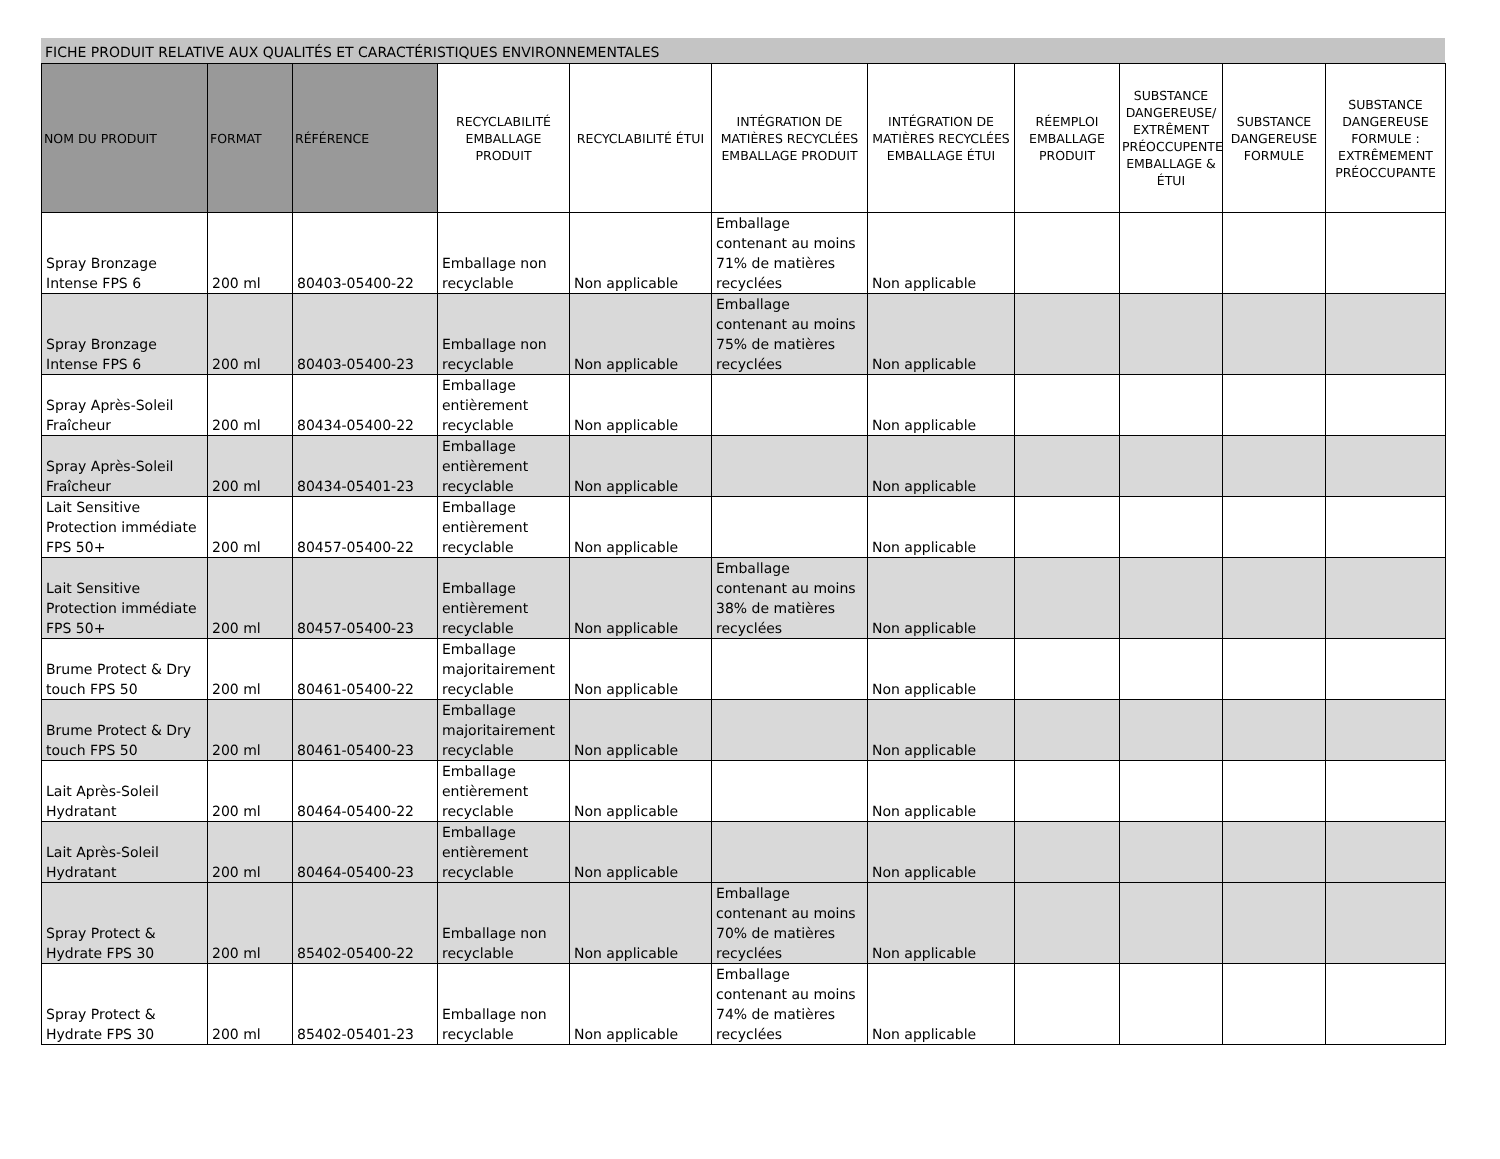FICHE PRODUIT RELATIVE AUX QUALITÉS ET CARACTÉRISTIQUES ENVIRONNEMENTALES
| NOM DU PRODUIT | FORMAT | RÉFÉRENCE | RECYCLABILITÉ EMBALLAGE PRODUIT | RECYCLABILITÉ ÉTUI | INTÉGRATION DE MATIÈRES RECYCLÉES EMBALLAGE PRODUIT | INTÉGRATION DE MATIÈRES RECYCLÉES EMBALLAGE ÉTUI | RÉEMPLOI EMBALLAGE PRODUIT | SUBSTANCE DANGEREUSE/ EXTRÊMENT PRÉOCCUPENTE EMBALLAGE & ÉTUI | SUBSTANCE DANGEREUSE FORMULE | SUBSTANCE DANGEREUSE FORMULE : EXTRÊMEMENT PRÉOCCUPANTE |
| --- | --- | --- | --- | --- | --- | --- | --- | --- | --- | --- |
| Spray Bronzage Intense FPS 6 | 200 ml | 80403-05400-22 | Emballage non recyclable | Non applicable | Emballage contenant au moins 71% de matières recyclées | Non applicable | | | | |
| Spray Bronzage Intense FPS 6 | 200 ml | 80403-05400-23 | Emballage non recyclable | Non applicable | Emballage contenant au moins 75% de matières recyclées | Non applicable | | | | |
| Spray Après-Soleil Fraîcheur | 200 ml | 80434-05400-22 | Emballage entièrement recyclable | Non applicable | | Non applicable | | | | |
| Spray Après-Soleil Fraîcheur | 200 ml | 80434-05401-23 | Emballage entièrement recyclable | Non applicable | | Non applicable | | | | |
| Lait Sensitive Protection immédiate FPS 50+ | 200 ml | 80457-05400-22 | Emballage entièrement recyclable | Non applicable | | Non applicable | | | | |
| Lait Sensitive Protection immédiate FPS 50+ | 200 ml | 80457-05400-23 | Emballage entièrement recyclable | Non applicable | Emballage contenant au moins 38% de matières recyclées | Non applicable | | | | |
| Brume Protect & Dry touch FPS 50 | 200 ml | 80461-05400-22 | Emballage majoritairement recyclable | Non applicable | | Non applicable | | | | |
| Brume Protect & Dry touch FPS 50 | 200 ml | 80461-05400-23 | Emballage majoritairement recyclable | Non applicable | | Non applicable | | | | |
| Lait Après-Soleil Hydratant | 200 ml | 80464-05400-22 | Emballage entièrement recyclable | Non applicable | | Non applicable | | | | |
| Lait Après-Soleil Hydratant | 200 ml | 80464-05400-23 | Emballage entièrement recyclable | Non applicable | | Non applicable | | | | |
| Spray Protect & Hydrate FPS 30 | 200 ml | 85402-05400-22 | Emballage non recyclable | Non applicable | Emballage contenant au moins 70% de matières recyclées | Non applicable | | | | |
| Spray Protect & Hydrate FPS 30 | 200 ml | 85402-05401-23 | Emballage non recyclable | Non applicable | Emballage contenant au moins 74% de matières recyclées | Non applicable | | | | |